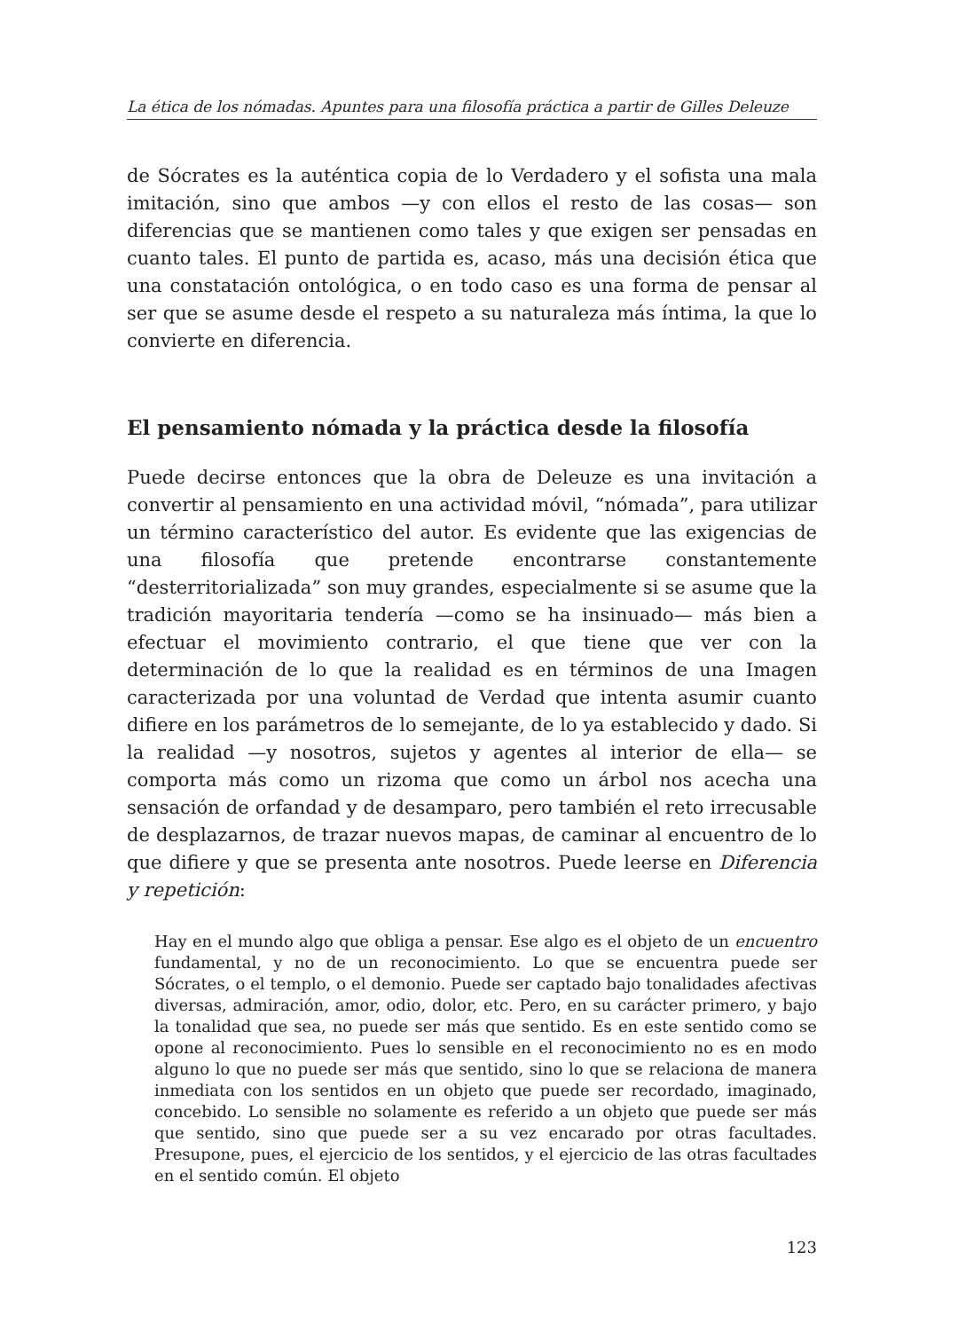La ética de los nómadas. Apuntes para una filosofía práctica a partir de Gilles Deleuze
de Sócrates es la auténtica copia de lo Verdadero y el sofista una mala imitación, sino que ambos —y con ellos el resto de las cosas— son diferencias que se mantienen como tales y que exigen ser pensadas en cuanto tales. El punto de partida es, acaso, más una decisión ética que una constatación ontológica, o en todo caso es una forma de pensar al ser que se asume desde el respeto a su naturaleza más íntima, la que lo convierte en diferencia.
El pensamiento nómada y la práctica desde la filosofía
Puede decirse entonces que la obra de Deleuze es una invitación a convertir al pensamiento en una actividad móvil, “nómada”, para utilizar un término característico del autor. Es evidente que las exigencias de una filosofía que pretende encontrarse constantemente “desterritorializada” son muy grandes, especialmente si se asume que la tradición mayoritaria tendería —como se ha insinuado— más bien a efectuar el movimiento contrario, el que tiene que ver con la determinación de lo que la realidad es en términos de una Imagen caracterizada por una voluntad de Verdad que intenta asumir cuanto difiere en los parámetros de lo semejante, de lo ya establecido y dado. Si la realidad —y nosotros, sujetos y agentes al interior de ella— se comporta más como un rizoma que como un árbol nos acecha una sensación de orfandad y de desamparo, pero también el reto irrecusable de desplazarnos, de trazar nuevos mapas, de caminar al encuentro de lo que difiere y que se presenta ante nosotros. Puede leerse en Diferencia y repetición:
Hay en el mundo algo que obliga a pensar. Ese algo es el objeto de un encuentro fundamental, y no de un reconocimiento. Lo que se encuentra puede ser Sócrates, o el templo, o el demonio. Puede ser captado bajo tonalidades afectivas diversas, admiración, amor, odio, dolor, etc. Pero, en su carácter primero, y bajo la tonalidad que sea, no puede ser más que sentido. Es en este sentido como se opone al reconocimiento. Pues lo sensible en el reconocimiento no es en modo alguno lo que no puede ser más que sentido, sino lo que se relaciona de manera inmediata con los sentidos en un objeto que puede ser recordado, imaginado, concebido. Lo sensible no solamente es referido a un objeto que puede ser más que sentido, sino que puede ser a su vez encarado por otras facultades. Presupone, pues, el ejercicio de los sentidos, y el ejercicio de las otras facultades en el sentido común. El objeto
123